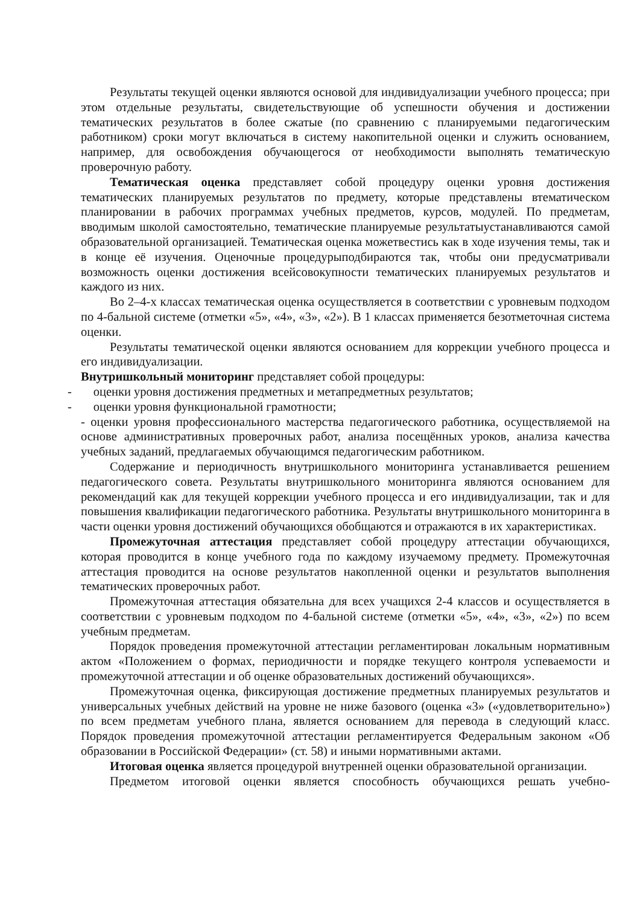Результаты текущей оценки являются основой для индивидуализации учебного процесса; при этом отдельные результаты, свидетельствующие об успешности обучения и достижении тематических результатов в более сжатые (по сравнению с планируемыми педагогическим работником) сроки могут включаться в систему накопительной оценки и служить основанием, например, для освобождения обучающегося от необходимости выполнять тематическую проверочную работу.
Тематическая оценка представляет собой процедуру оценки уровня достижения тематических планируемых результатов по предмету, которые представлены втематическом планировании в рабочих программах учебных предметов, курсов, модулей. По предметам, вводимым школой самостоятельно, тематические планируемые результатыустанавливаются самой образовательной организацией. Тематическая оценка можетвестись как в ходе изучения темы, так и в конце её изучения. Оценочные процедурыподбираются так, чтобы они предусматривали возможность оценки достижения всейсовокупности тематических планируемых результатов и каждого из них.
Во 2–4-х классах тематическая оценка осуществляется в соответствии с уровневым подходом по 4-бальной системе (отметки «5», «4», «3», «2»). В 1 классах применяется безотметочная система оценки.
Результаты тематической оценки являются основанием для коррекции учебного процесса и его индивидуализации.
Внутришкольный мониторинг представляет собой процедуры:
- оценки уровня достижения предметных и метапредметных результатов;
- оценки уровня функциональной грамотности;
- оценки уровня профессионального мастерства педагогического работника, осуществляемой на основе административных проверочных работ, анализа посещённых уроков, анализа качества учебных заданий, предлагаемых обучающимся педагогическим работником.
Содержание и периодичность внутришкольного мониторинга устанавливается решением педагогического совета. Результаты внутришкольного мониторинга являются основанием для рекомендаций как для текущей коррекции учебного процесса и его индивидуализации, так и для повышения квалификации педагогического работника. Результаты внутришкольного мониторинга в части оценки уровня достижений обучающихся обобщаются и отражаются в их характеристиках.
Промежуточная аттестация представляет собой процедуру аттестации обучающихся, которая проводится в конце учебного года по каждому изучаемому предмету. Промежуточная аттестация проводится на основе результатов накопленной оценки и результатов выполнения тематических проверочных работ.
Промежуточная аттестация обязательна для всех учащихся 2-4 классов и осуществляется в соответствии с уровневым подходом по 4-бальной системе (отметки «5», «4», «3», «2») по всем учебным предметам.
Порядок проведения промежуточной аттестации регламентирован локальным нормативным актом «Положением о формах, периодичности и порядке текущего контроля успеваемости и промежуточной аттестации и об оценке образовательных достижений обучающихся».
Промежуточная оценка, фиксирующая достижение предметных планируемых результатов и универсальных учебных действий на уровне не ниже базового (оценка «3» («удовлетворительно») по всем предметам учебного плана, является основанием для перевода в следующий класс. Порядок проведения промежуточной аттестации регламентируется Федеральным законом «Об образовании в Российской Федерации» (ст. 58) и иными нормативными актами.
Итоговая оценка является процедурой внутренней оценки образовательной организации.
Предметом итоговой оценки является способность обучающихся решать учебно-